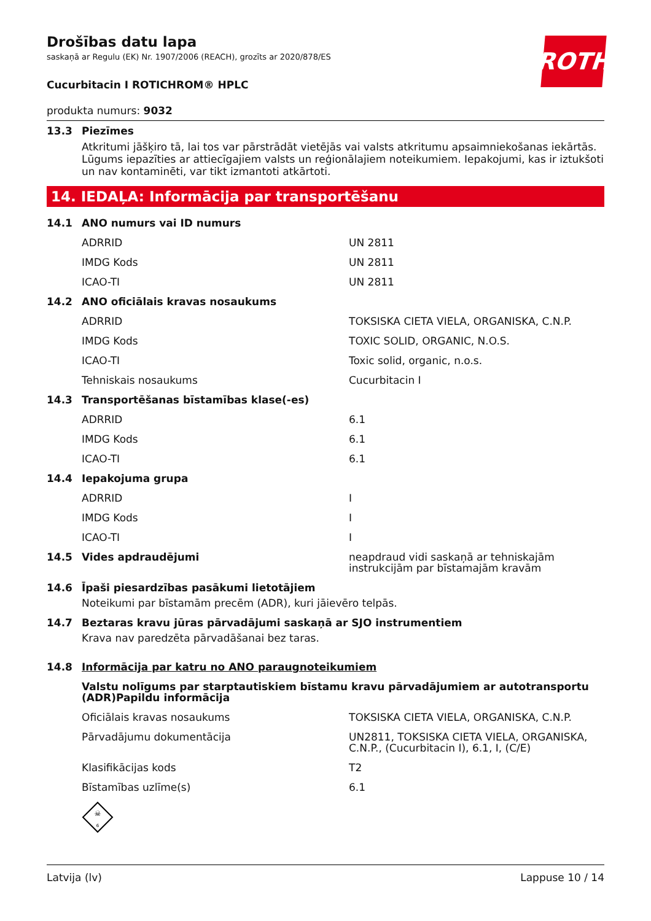ROTH
Drošības datu lapa
saskaņā ar Regulu (EK) Nr. 1907/2006 (REACH), grozīts ar 2020/878/ES
Cucurbitacin I ROTICHROM® HPLC
produkta numurs: 9032
13.3 Piezīmes
Atkritumi jāšķiro tā, lai tos var pārstrādāt vietējās vai valsts atkritumu apsaimniekošanas iekārtās. Lūgums iepazīties ar attiecīgajiem valsts un reģionālajiem noteikumiem. Iepakojumi, kas ir iztukšoti un nav kontaminēti, var tikt izmantoti atkārtoti.
14. IEDAĻA: Informācija par transportēšanu
| 14.1 | ANO numurs vai ID numurs | |
| | ADRRID | UN 2811 |
| | IMDG Kods | UN 2811 |
| | ICAO-TI | UN 2811 |
| 14.2 | ANO oficiālais kravas nosaukums | |
| | ADRRID | TOKSISKA CIETA VIELA, ORGANISKA, C.N.P. |
| | IMDG Kods | TOXIC SOLID, ORGANIC, N.O.S. |
| | ICAO-TI | Toxic solid, organic, n.o.s. |
| | Tehniskais nosaukums | Cucurbitacin I |
| 14.3 | Transportēšanas bīstamības klase(-es) | |
| | ADRRID | 6.1 |
| | IMDG Kods | 6.1 |
| | ICAO-TI | 6.1 |
| 14.4 | Iepakojuma grupa | |
| | ADRRID | I |
| | IMDG Kods | I |
| | ICAO-TI | I |
| 14.5 | Vides apdraudējumi | neapdraud vidi saskaņā ar tehniskajām instrukcijām par bīstamajām kravām |
| 14.6 | Īpaši piesardzības pasākumi lietotājiem | |
| | Noteikumi par bīstamām precēm (ADR), kuri jāievēro telpās. | |
| 14.7 | Beztaras kravu jūras pārvadājumi saskaņā ar SJO instrumentiem | |
| | Krava nav paredzēta pārvadāšanai bez taras. | |
| 14.8 | Informācija par katru no ANO paraugnoteikumiem | |
| | Valstu nolīgums par starptautiskiem bīstamu kravu pārvadājumiem ar autotransportu (ADR)Papildu informācija | |
| | Oficiālais kravas nosaukums | TOKSISKA CIETA VIELA, ORGANISKA, C.N.P. |
| | Pārvadājumu dokumentācija | UN2811, TOKSISKA CIETA VIELA, ORGANISKA, C.N.P., (Cucurbitacin I), 6.1, I, (C/E) |
| | Klasifikācijas kods | T2 |
| | Bīstamības uzlīme(s) | 6.1 |
| | ☠ 6 | |
Latvija (lv) Lappuse 10 / 14